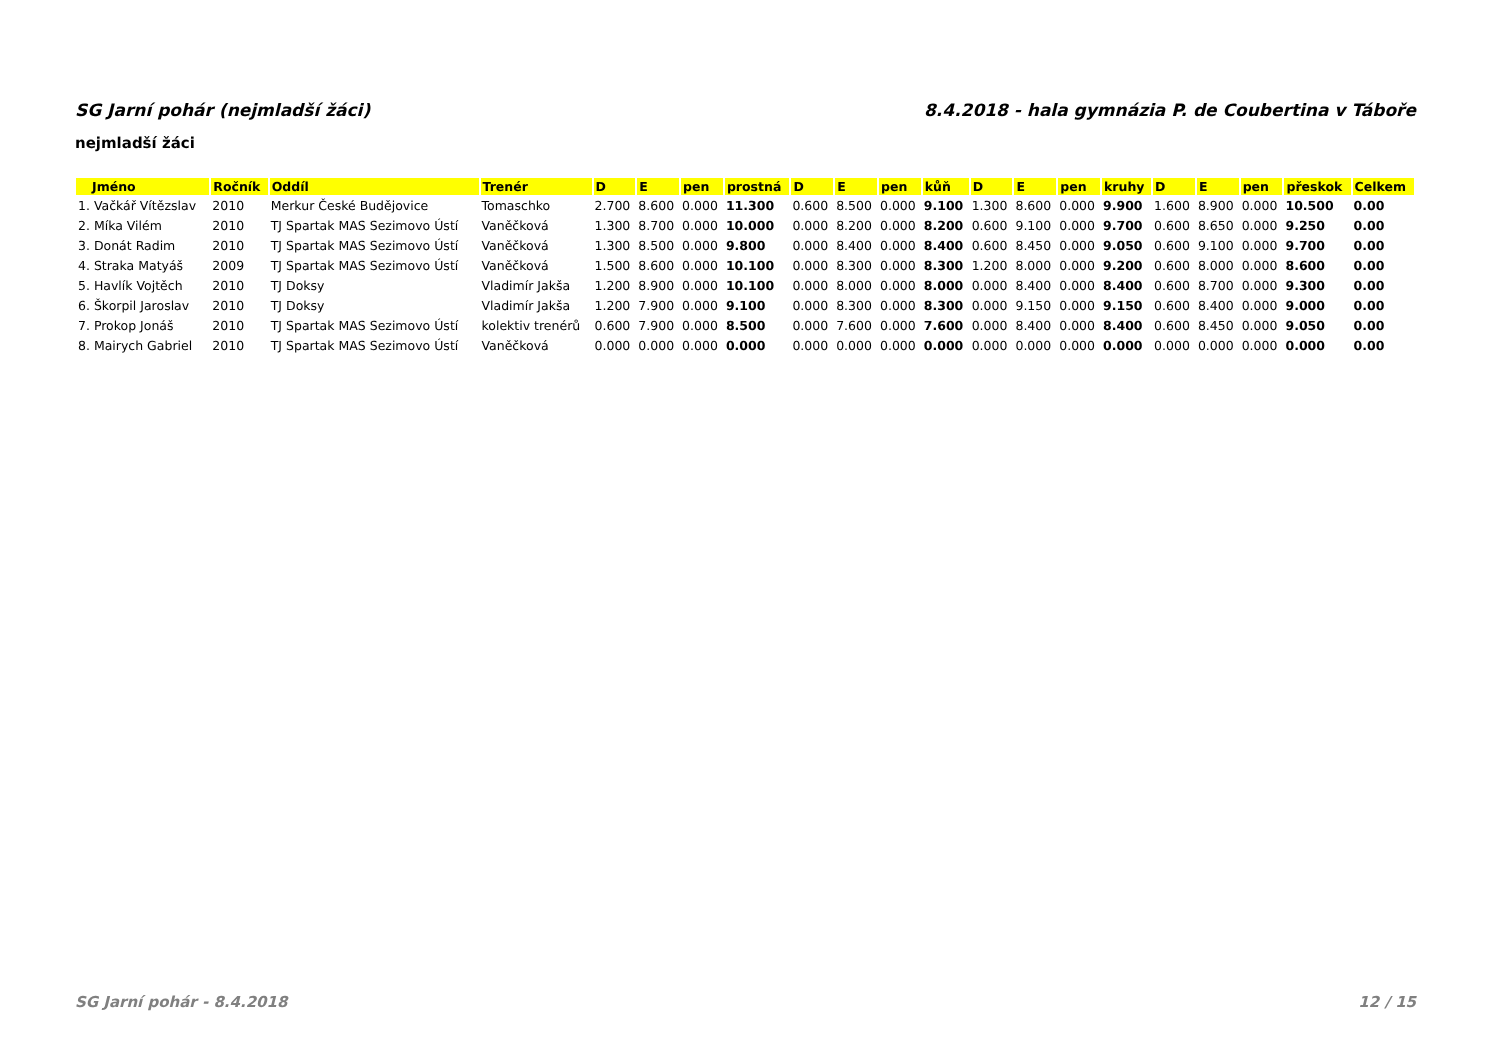SG Jarní pohár (nejmladší žáci) 8.4.2018 - hala gymnázia P. de Coubertina v Táboře
nejmladší žáci
| Jméno | Ročník | Oddíl | Trenér | D | E | pen | prostná | D | E | pen | kůň | D | E | pen | kruhy | D | E | pen | přeskok | Celkem |
| --- | --- | --- | --- | --- | --- | --- | --- | --- | --- | --- | --- | --- | --- | --- | --- | --- | --- | --- | --- | --- |
| 1. Vačkář Vítězslav | 2010 | Merkur České Budějovice | Tomaschko | 2.700 | 8.600 | 0.000 | 11.300 | 0.600 | 8.500 | 0.000 | 9.100 | 1.300 | 8.600 | 0.000 | 9.900 | 1.600 | 8.900 | 0.000 | 10.500 | 0.00 |
| 2. Míka Vilém | 2010 | TJ Spartak MAS Sezimovo Ústí | Vaněčková | 1.300 | 8.700 | 0.000 | 10.000 | 0.000 | 8.200 | 0.000 | 8.200 | 0.600 | 9.100 | 0.000 | 9.700 | 0.600 | 8.650 | 0.000 | 9.250 | 0.00 |
| 3. Donát Radim | 2010 | TJ Spartak MAS Sezimovo Ústí | Vaněčková | 1.300 | 8.500 | 0.000 | 9.800 | 0.000 | 8.400 | 0.000 | 8.400 | 0.600 | 8.450 | 0.000 | 9.050 | 0.600 | 9.100 | 0.000 | 9.700 | 0.00 |
| 4. Straka Matyáš | 2009 | TJ Spartak MAS Sezimovo Ústí | Vaněčková | 1.500 | 8.600 | 0.000 | 10.100 | 0.000 | 8.300 | 0.000 | 8.300 | 1.200 | 8.000 | 0.000 | 9.200 | 0.600 | 8.000 | 0.000 | 8.600 | 0.00 |
| 5. Havlík Vojtěch | 2010 | TJ Doksy | Vladimír Jakša | 1.200 | 8.900 | 0.000 | 10.100 | 0.000 | 8.000 | 0.000 | 8.000 | 0.000 | 8.400 | 0.000 | 8.400 | 0.600 | 8.700 | 0.000 | 9.300 | 0.00 |
| 6. Škorpil Jaroslav | 2010 | TJ Doksy | Vladimír Jakša | 1.200 | 7.900 | 0.000 | 9.100 | 0.000 | 8.300 | 0.000 | 8.300 | 0.000 | 9.150 | 0.000 | 9.150 | 0.600 | 8.400 | 0.000 | 9.000 | 0.00 |
| 7. Prokop Jonáš | 2010 | TJ Spartak MAS Sezimovo Ústí | kolektiv trenérů | 0.600 | 7.900 | 0.000 | 8.500 | 0.000 | 7.600 | 0.000 | 7.600 | 0.000 | 8.400 | 0.000 | 8.400 | 0.600 | 8.450 | 0.000 | 9.050 | 0.00 |
| 8. Mairych Gabriel | 2010 | TJ Spartak MAS Sezimovo Ústí | Vaněčková | 0.000 | 0.000 | 0.000 | 0.000 | 0.000 | 0.000 | 0.000 | 0.000 | 0.000 | 0.000 | 0.000 | 0.000 | 0.000 | 0.000 | 0.000 | 0.000 | 0.00 |
SG Jarní pohár - 8.4.2018 12 / 15